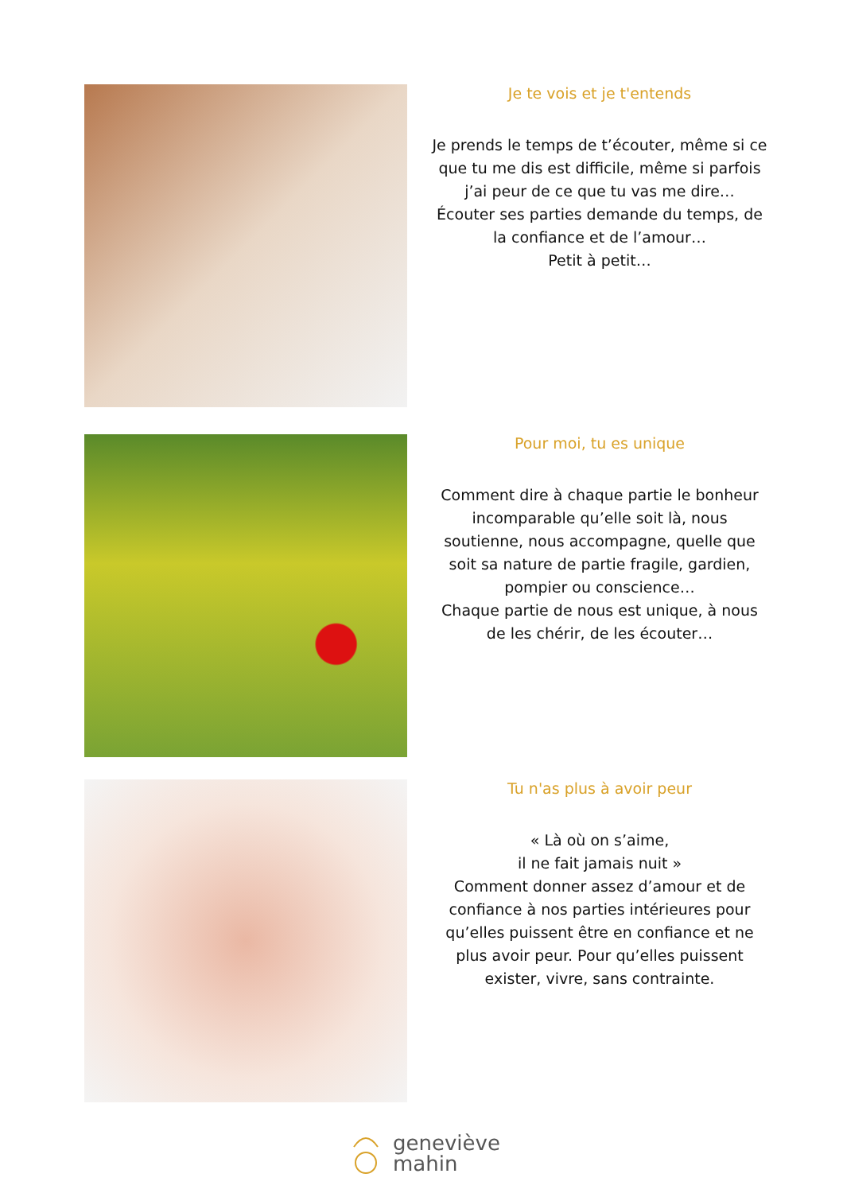Je te vois et je t'entends
Je prends le temps de t’écouter, même si ce que tu me dis est difficile, même si parfois j’ai peur de ce que tu vas me dire…
Écouter ses parties demande du temps, de la confiance et de l’amour…
Petit à petit…
Pour moi, tu es unique
Comment dire à chaque partie le bonheur incomparable qu’elle soit là, nous soutienne, nous accompagne, quelle que soit sa nature de partie fragile, gardien, pompier ou conscience…
Chaque partie de nous est unique, à nous de les chérir, de les écouter…
Tu n'as plus à avoir peur
« Là où on s’aime,
il ne fait jamais nuit »
Comment donner assez d’amour et de confiance à nos parties intérieures pour qu’elles puissent être en confiance et ne plus avoir peur. Pour qu’elles puissent exister, vivre, sans contrainte.
geneviève
mahin